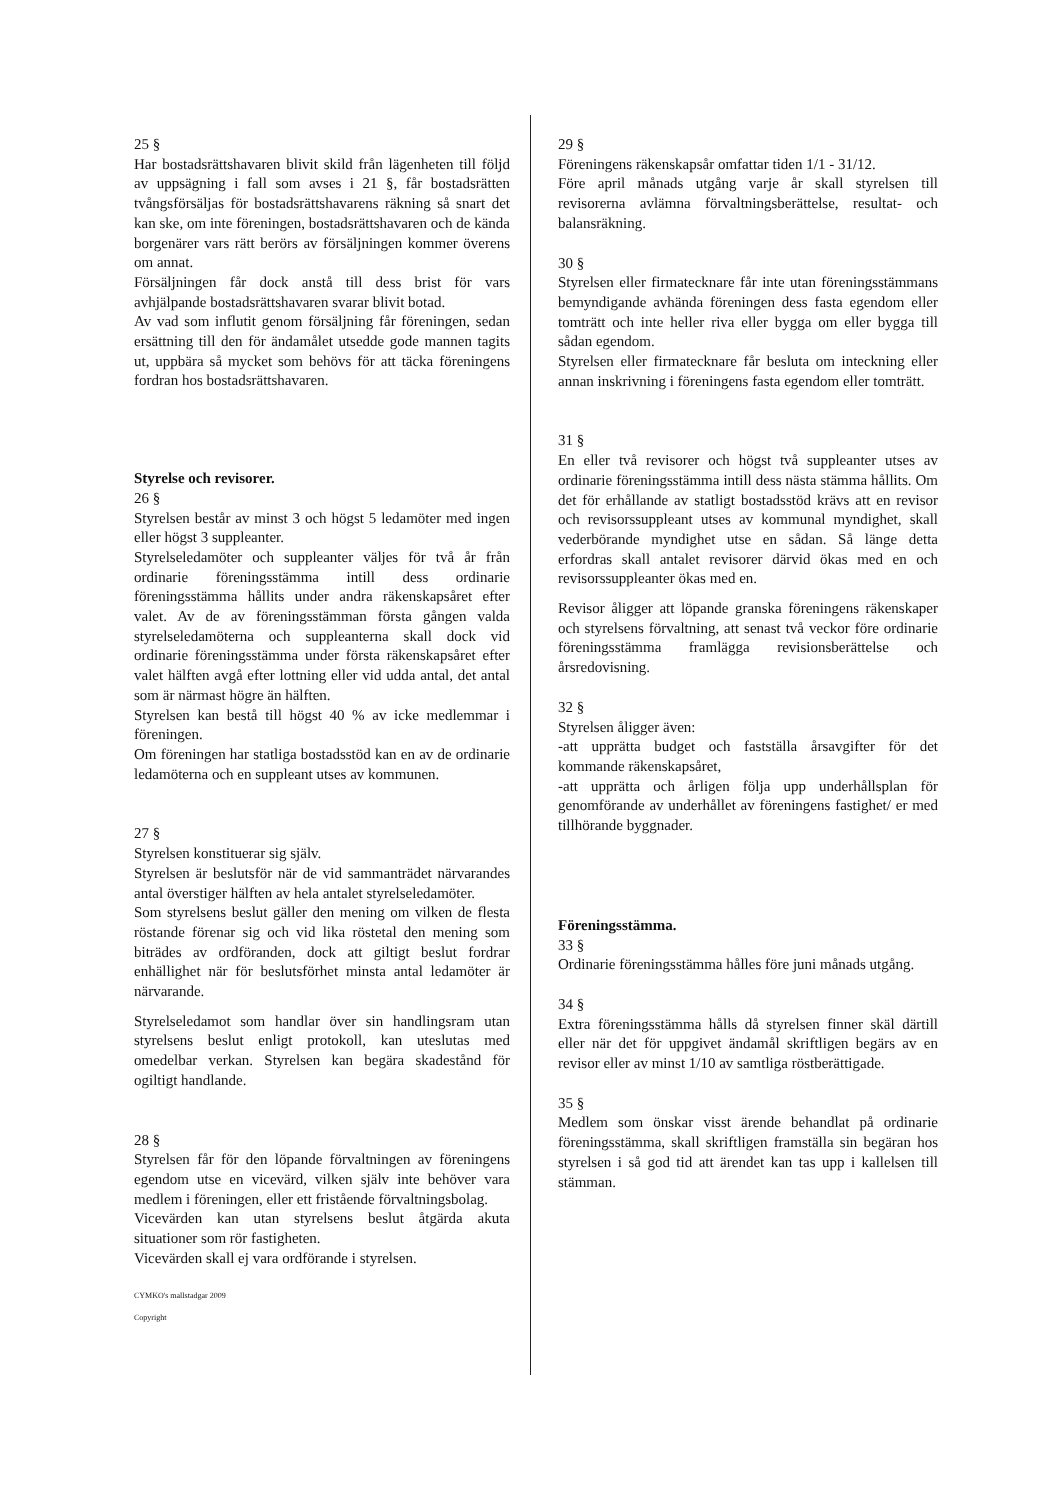25 §
Har bostadsrättshavaren blivit skild från lägenheten till följd av uppsägning i fall som avses i 21 §, får bostadsrätten tvångsförsäljas för bostadsrättshavarens räkning så snart det kan ske, om inte föreningen, bostadsrättshavaren och de kända borgenärer vars rätt berörs av försäljningen kommer överens om annat.
Försäljningen får dock anstå till dess brist för vars avhjälpande bostadsrättshavaren svarar blivit botad.
Av vad som influtit genom försäljning får föreningen, sedan ersättning till den för ändamålet utsedde gode mannen tagits ut, uppbära så mycket som behövs för att täcka föreningens fordran hos bostadsrättshavaren.
Styrelse och revisorer.
26 §
Styrelsen består av minst 3 och högst 5 ledamöter med ingen eller högst 3 suppleanter.
Styrelseledamöter och suppleanter väljes för två år från ordinarie föreningsstämma intill dess ordinarie föreningsstämma hållits under andra räkenskapsåret efter valet. Av de av föreningsstämman första gången valda styrelseledamöterna och suppleanterna skall dock vid ordinarie föreningsstämma under första räkenskapsåret efter valet hälften avgå efter lottning eller vid udda antal, det antal som är närmast högre än hälften.
Styrelsen kan bestå till högst 40 % av icke medlemmar i föreningen.
Om föreningen har statliga bostadsstöd kan en av de ordinarie ledamöterna och en suppleant utses av kommunen.
27 §
Styrelsen konstituerar sig själv.
Styrelsen är beslutsför när de vid sammanträdet närvarandes antal överstiger hälften av hela antalet styrelseledamöter.
Som styrelsens beslut gäller den mening om vilken de flesta röstande förenar sig och vid lika röstetal den mening som biträdes av ordföranden, dock att giltigt beslut fordrar enhällighet när för beslutsförhet minsta antal ledamöter är närvarande.
Styrelseledamot som handlar över sin handlingsram utan styrelsens beslut enligt protokoll, kan uteslutas med omedelbar verkan. Styrelsen kan begära skadestånd för ogiltigt handlande.
28 §
Styrelsen får för den löpande förvaltningen av föreningens egendom utse en vicevärd, vilken själv inte behöver vara medlem i föreningen, eller ett fristående förvaltningsbolag.
Vicevärden kan utan styrelsens beslut åtgärda akuta situationer som rör fastigheten.
Vicevärden skall ej vara ordförande i styrelsen.
CYMKO's mallstadgar 2009
Copyright
29 §
Föreningens räkenskapsår omfattar tiden 1/1 - 31/12.
Före april månads utgång varje år skall styrelsen till revisorerna avlämna förvaltningsberättelse, resultat- och balansräkning.
30 §
Styrelsen eller firmatecknare får inte utan föreningsstämmans bemyndigande avhända föreningen dess fasta egendom eller tomträtt och inte heller riva eller bygga om eller bygga till sådan egendom.
Styrelsen eller firmatecknare får besluta om inteckning eller annan inskrivning i föreningens fasta egendom eller tomträtt.
31 §
En eller två revisorer och högst två suppleanter utses av ordinarie föreningsstämma intill dess nästa stämma hållits. Om det för erhållande av statligt bostadsstöd krävs att en revisor och revisorssuppleant utses av kommunal myndighet, skall vederbörande myndighet utse en sådan. Så länge detta erfordras skall antalet revisorer därvid ökas med en och revisorssuppleanter ökas med en.
Revisor åligger att löpande granska föreningens räkenskaper och styrelsens förvaltning, att senast två veckor före ordinarie föreningsstämma framlägga revisionsberättelse och årsredovisning.
32 §
Styrelsen åligger även:
-att upprätta budget och fastställa årsavgifter för det kommande räkenskapsåret,
-att upprätta och årligen följa upp underhållsplan för genomförande av underhållet av föreningens fastighet/ er med tillhörande byggnader.
Föreningsstämma.
33 §
Ordinarie föreningsstämma hålles före juni månads utgång.
34 §
Extra föreningsstämma hålls då styrelsen finner skäl därtill eller när det för uppgivet ändamål skriftligen begärs av en revisor eller av minst 1/10 av samtliga röstberättigade.
35 §
Medlem som önskar visst ärende behandlat på ordinarie föreningsstämma, skall skriftligen framställa sin begäran hos styrelsen i så god tid att ärendet kan tas upp i kallelsen till stämman.